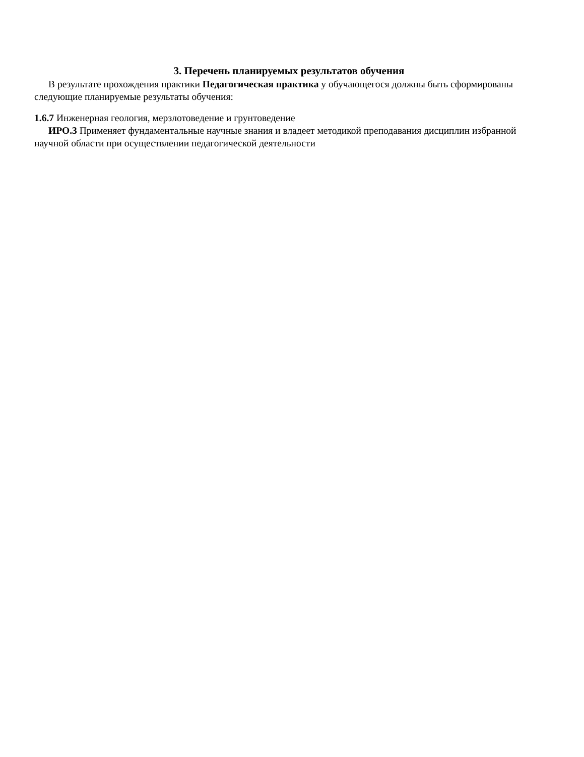3. Перечень планируемых результатов обучения
В результате прохождения практики Педагогическая практика у обучающегося должны быть сформированы следующие планируемые результаты обучения:
1.6.7 Инженерная геология, мерзлотоведение и грунтоведение
ИРО.3 Применяет фундаментальные научные знания и владеет методикой преподавания дисциплин избранной научной области при осуществлении педагогической деятельности